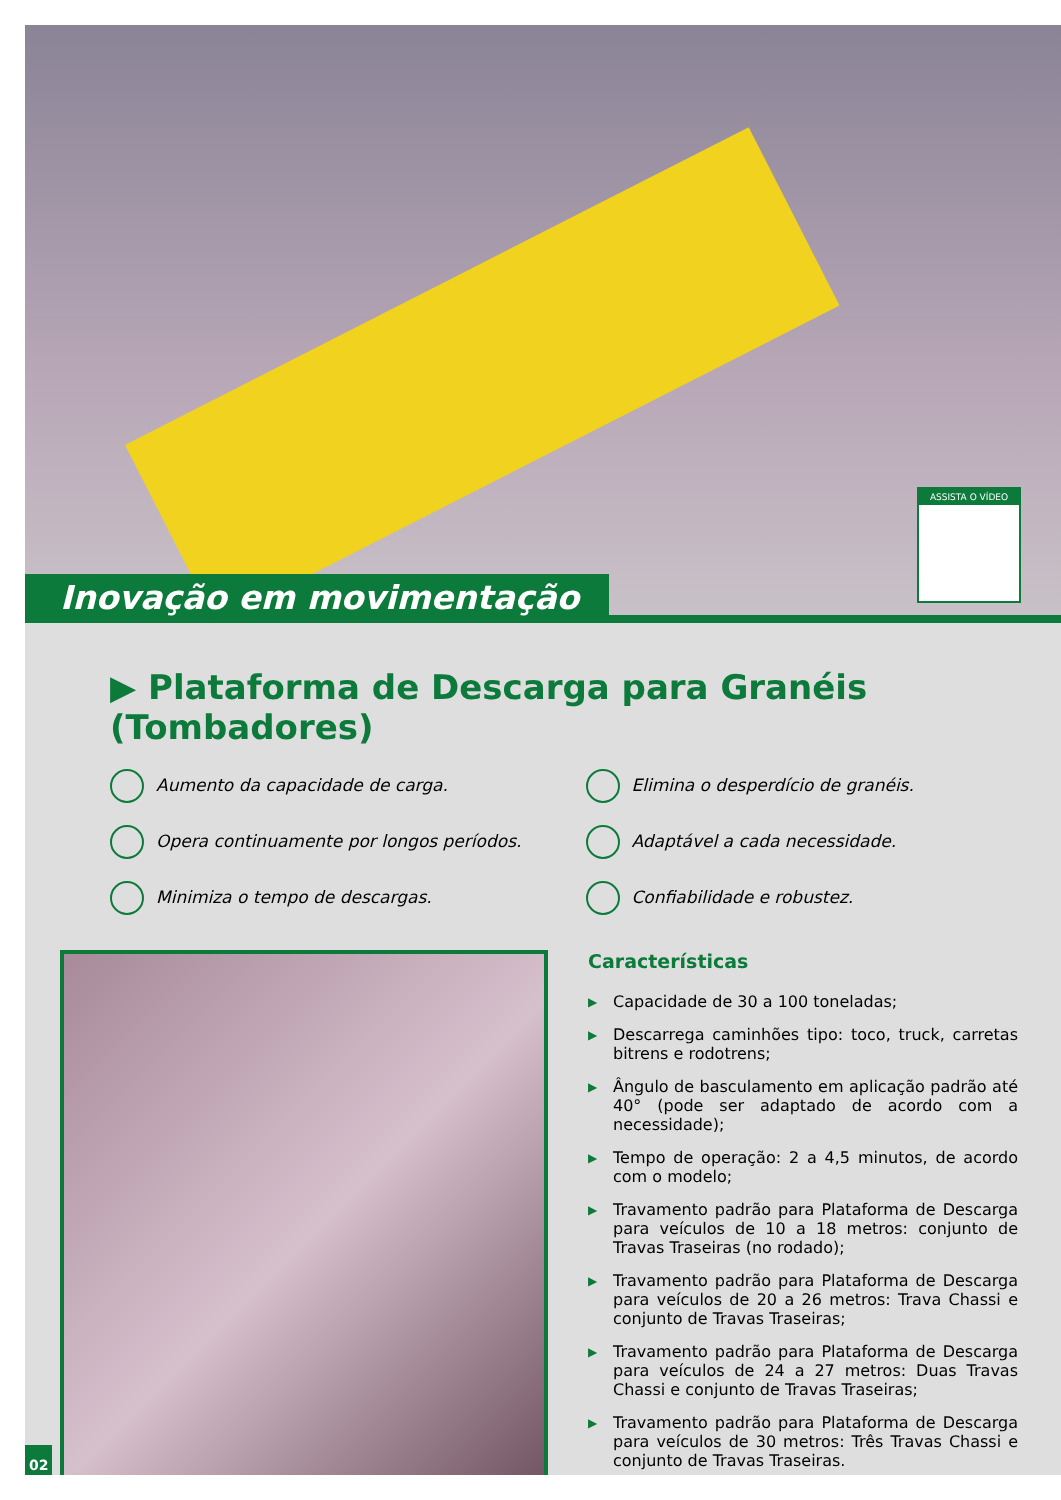ASSISTA O VÍDEO
Inovação em movimentação
▶ Plataforma de Descarga para Granéis (Tombadores)
Aumento da capacidade de carga.
Elimina o desperdício de granéis.
Opera continuamente por longos períodos.
Adaptável a cada necessidade.
Minimiza o tempo de descargas.
Confiabilidade e robustez.
Características
▶ Capacidade de 30 a 100 toneladas;
▶ Descarrega caminhões tipo: toco, truck, carretas bitrens e rodotrens;
▶ Ângulo de basculamento em aplicação padrão até 40° (pode ser adaptado de acordo com a necessidade);
▶ Tempo de operação: 2 a 4,5 minutos, de acordo com o modelo;
▶ Travamento padrão para Plataforma de Descarga para veículos de 10 a 18 metros: conjunto de Travas Traseiras (no rodado);
▶ Travamento padrão para Plataforma de Descarga para veículos de 20 a 26 metros: Trava Chassi e conjunto de Travas Traseiras;
▶ Travamento padrão para Plataforma de Descarga para veículos de 24 a 27 metros: Duas Travas Chassi e conjunto de Travas Traseiras;
▶ Travamento padrão para Plataforma de Descarga para veículos de 30 metros: Três Travas Chassi e conjunto de Travas Traseiras.
02